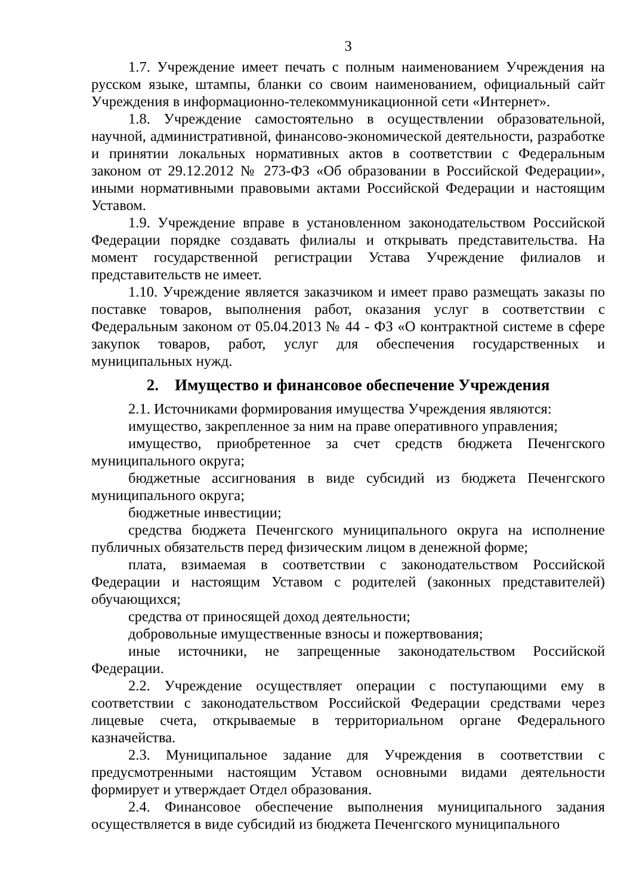3
1.7. Учреждение имеет печать с полным наименованием Учреждения на русском языке, штампы, бланки со своим наименованием, официальный сайт Учреждения в информационно-телекоммуникационной сети «Интернет».
1.8. Учреждение самостоятельно в осуществлении образовательной, научной, административной, финансово-экономической деятельности, разработке и принятии локальных нормативных актов в соответствии с Федеральным законом от 29.12.2012 № 273-ФЗ «Об образовании в Российской Федерации», иными нормативными правовыми актами Российской Федерации и настоящим Уставом.
1.9. Учреждение вправе в установленном законодательством Российской Федерации порядке создавать филиалы и открывать представительства. На момент государственной регистрации Устава Учреждение филиалов и представительств не имеет.
1.10. Учреждение является заказчиком и имеет право размещать заказы по поставке товаров, выполнения работ, оказания услуг в соответствии с Федеральным законом от 05.04.2013 № 44 - ФЗ «О контрактной системе в сфере закупок товаров, работ, услуг для обеспечения государственных и муниципальных нужд.
2. Имущество и финансовое обеспечение Учреждения
2.1. Источниками формирования имущества Учреждения являются:
имущество, закрепленное за ним на праве оперативного управления;
имущество, приобретенное за счет средств бюджета Печенгского муниципального округа;
бюджетные ассигнования в виде субсидий из бюджета Печенгского муниципального округа;
бюджетные инвестиции;
средства бюджета Печенгского муниципального округа на исполнение публичных обязательств перед физическим лицом в денежной форме;
плата, взимаемая в соответствии с законодательством Российской Федерации и настоящим Уставом с родителей (законных представителей) обучающихся;
средства от приносящей доход деятельности;
добровольные имущественные взносы и пожертвования;
иные источники, не запрещенные законодательством Российской Федерации.
2.2. Учреждение осуществляет операции с поступающими ему в соответствии с законодательством Российской Федерации средствами через лицевые счета, открываемые в территориальном органе Федерального казначейства.
2.3. Муниципальное задание для Учреждения в соответствии с предусмотренными настоящим Уставом основными видами деятельности формирует и утверждает Отдел образования.
2.4. Финансовое обеспечение выполнения муниципального задания осуществляется в виде субсидий из бюджета Печенгского муниципального